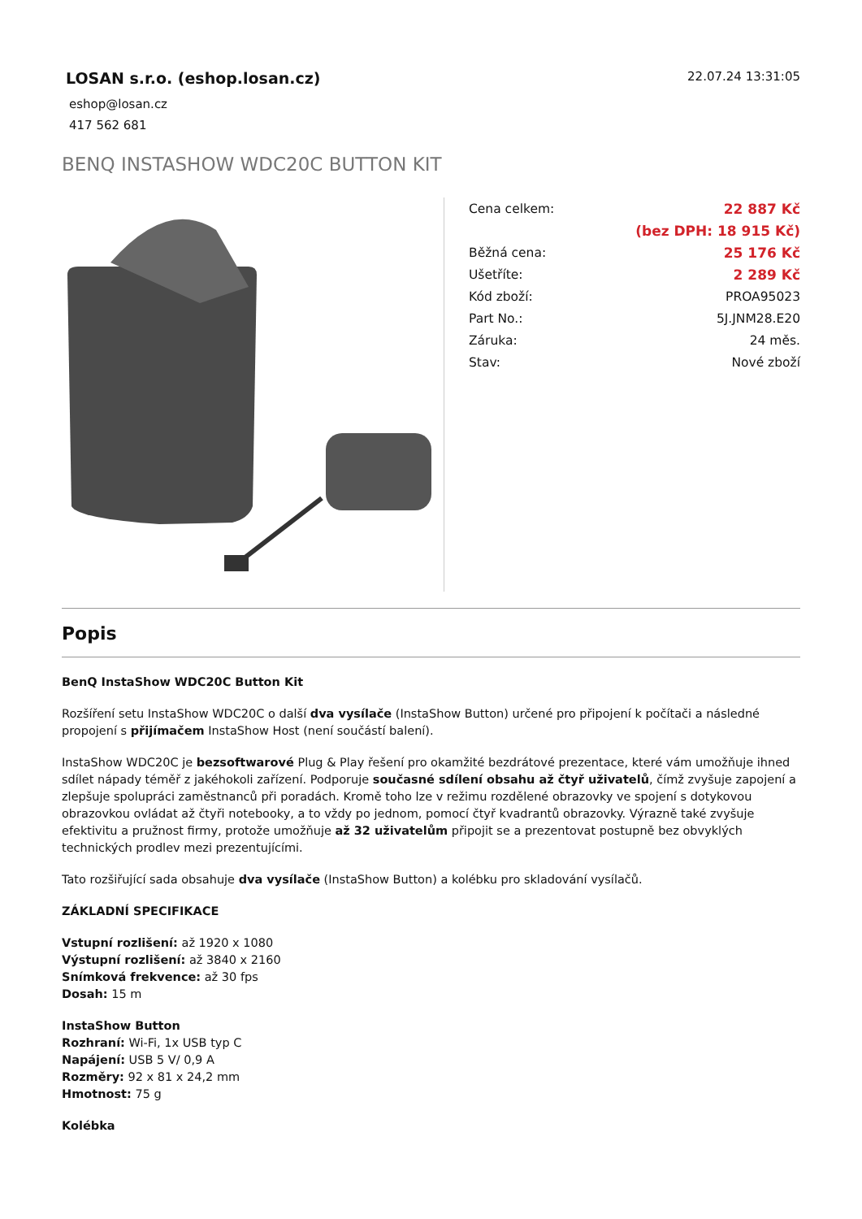LOSAN s.r.o. (eshop.losan.cz)
eshop@losan.cz
417 562 681
22.07.24 13:31:05
BENQ INSTASHOW WDC20C BUTTON KIT
| Cena celkem: | 22 887 Kč |
| | (bez DPH: 18 915 Kč) |
| Běžná cena: | 25 176 Kč |
| Ušetříte: | 2 289 Kč |
| Kód zboží: | PROA95023 |
| Part No.: | 5J.JNM28.E20 |
| Záruka: | 24 měs. |
| Stav: | Nové zboží |
Popis
BenQ InstaShow WDC20C Button Kit
Rozšíření setu InstaShow WDC20C o další dva vysílače (InstaShow Button) určené pro připojení k počítači a následné propojení s přijímačem InstaShow Host (není součástí balení).
InstaShow WDC20C je bezsoftwarové Plug & Play řešení pro okamžité bezdrátové prezentace, které vám umožňuje ihned sdílet nápady téměř z jakéhokoli zařízení. Podporuje současné sdílení obsahu až čtyř uživatelů, čímž zvyšuje zapojení a zlepšuje spolupráci zaměstnanců při poradách. Kromě toho lze v režimu rozdělené obrazovky ve spojení s dotykovou obrazovkou ovládat až čtyři notebooky, a to vždy po jednom, pomocí čtyř kvadrantů obrazovky. Výrazně také zvyšuje efektivitu a pružnost firmy, protože umožňuje až 32 uživatelům připojit se a prezentovat postupně bez obvyklých technických prodlev mezi prezentujícími.
Tato rozšiřující sada obsahuje dva vysílače (InstaShow Button) a kolébku pro skladování vysílačů.
ZÁKLADNÍ SPECIFIKACE
Vstupní rozlišení: až 1920 x 1080
Výstupní rozlišení: až 3840 x 2160
Snímková frekvence: až 30 fps
Dosah: 15 m
InstaShow Button
Rozhraní: Wi-Fi, 1x USB typ C
Napájení: USB 5 V/ 0,9 A
Rozměry: 92 x 81 x 24,2 mm
Hmotnost: 75 g
Kolébka